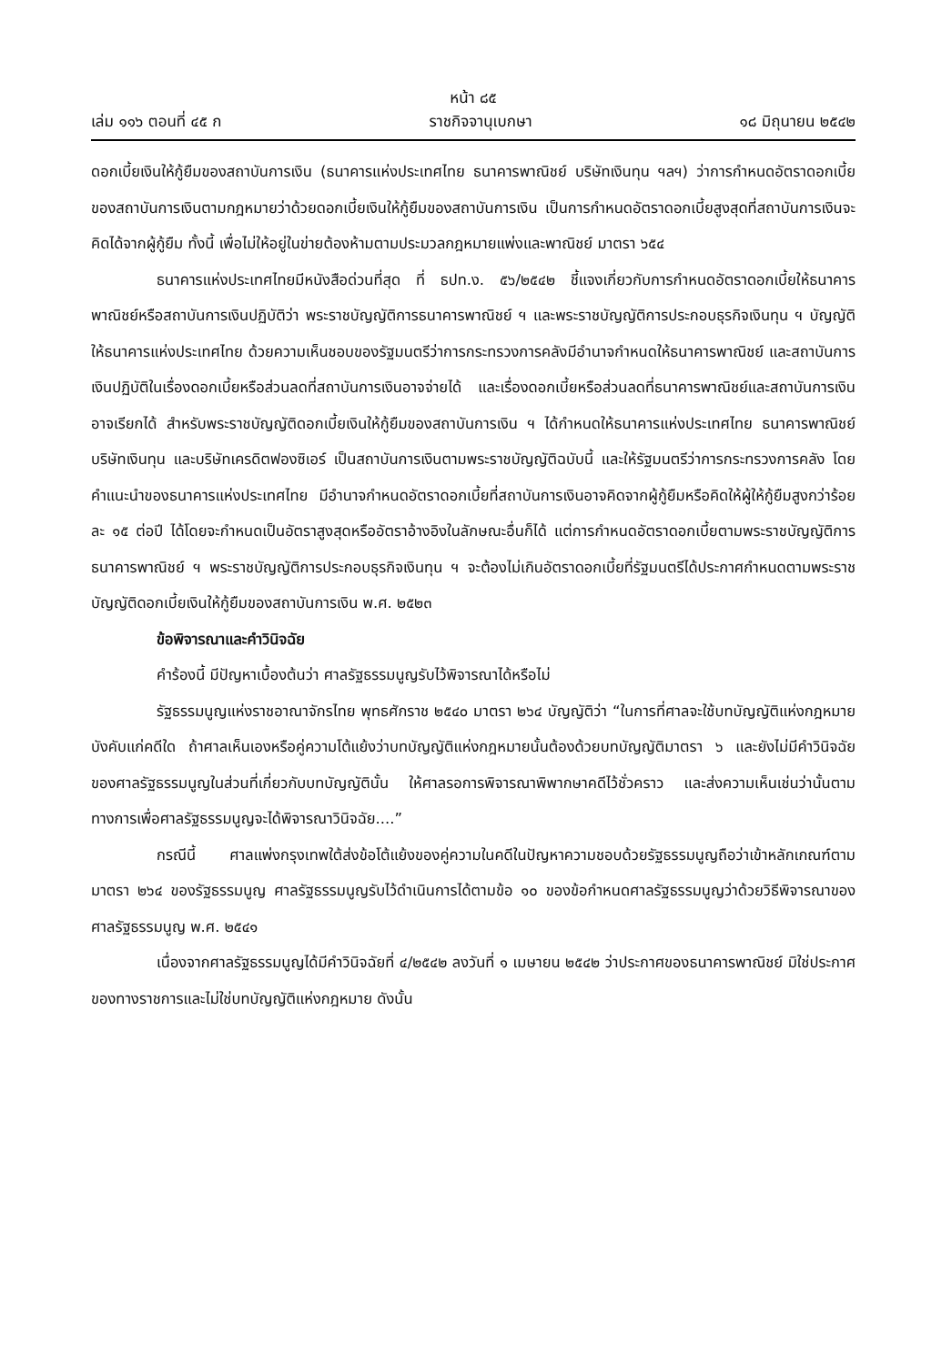หน้า ๘๕
เล่ม ๑๑๖ ตอนที่ ๔๕ ก ราชกิจจานุเบกษา ๑๘ มิถุนายน ๒๕๔๒
ดอกเบี้ยเงินให้กู้ยืมของสถาบันการเงิน (ธนาคารแห่งประเทศไทย ธนาคารพาณิชย์ บริษัทเงินทุน ฯลฯ) ว่าการกำหนดอัตราดอกเบี้ยของสถาบันการเงินตามกฎหมายว่าด้วยดอกเบี้ยเงินให้กู้ยืมของสถาบันการเงิน เป็นการกำหนดอัตราดอกเบี้ยสูงสุดที่สถาบันการเงินจะคิดได้จากผู้กู้ยืม ทั้งนี้ เพื่อไม่ให้อยู่ในข่ายต้องห้ามตามประมวลกฎหมายแพ่งและพาณิชย์ มาตรา ๖๕๔
ธนาคารแห่งประเทศไทยมีหนังสือด่วนที่สุด ที่ ธปท.ง. ๕๖/๒๕๔๒ ชี้แจงเกี่ยวกับการกำหนดอัตราดอกเบี้ยให้ธนาคารพาณิชย์หรือสถาบันการเงินปฏิบัติว่า พระราชบัญญัติการธนาคารพาณิชย์ ฯ และพระราชบัญญัติการประกอบธุรกิจเงินทุน ฯ บัญญัติให้ธนาคารแห่งประเทศไทย ด้วยความเห็นชอบของรัฐมนตรีว่าการกระทรวงการคลังมีอำนาจกำหนดให้ธนาคารพาณิชย์ และสถาบันการเงินปฏิบัติในเรื่องดอกเบี้ยหรือส่วนลดที่สถาบันการเงินอาจจ่ายได้ และเรื่องดอกเบี้ยหรือส่วนลดที่ธนาคารพาณิชย์และสถาบันการเงินอาจเรียกได้ สำหรับพระราชบัญญัติดอกเบี้ยเงินให้กู้ยืมของสถาบันการเงิน ฯ ได้กำหนดให้ธนาคารแห่งประเทศไทย ธนาคารพาณิชย์ บริษัทเงินทุน และบริษัทเครดิตฟองซิเอร์ เป็นสถาบันการเงินตามพระราชบัญญัติฉบับนี้ และให้รัฐมนตรีว่าการกระทรวงการคลัง โดยคำแนะนำของธนาคารแห่งประเทศไทย มีอำนาจกำหนดอัตราดอกเบี้ยที่สถาบันการเงินอาจคิดจากผู้กู้ยืมหรือคิดให้ผู้ให้กู้ยืมสูงกว่าร้อยละ ๑๕ ต่อปี ได้โดยจะกำหนดเป็นอัตราสูงสุดหรืออัตราอ้างอิงในลักษณะอื่นก็ได้ แต่การกำหนดอัตราดอกเบี้ยตามพระราชบัญญัติการธนาคารพาณิชย์ ฯ พระราชบัญญัติการประกอบธุรกิจเงินทุน ฯ จะต้องไม่เกินอัตราดอกเบี้ยที่รัฐมนตรีได้ประกาศกำหนดตามพระราชบัญญัติดอกเบี้ยเงินให้กู้ยืมของสถาบันการเงิน พ.ศ. ๒๕๒๓
ข้อพิจารณาและคำวินิจฉัย
คำร้องนี้ มีปัญหาเบื้องต้นว่า ศาลรัฐธรรมนูญรับไว้พิจารณาได้หรือไม่
รัฐธรรมนูญแห่งราชอาณาจักรไทย พุทธศักราช ๒๕๔๐ มาตรา ๒๖๔ บัญญัติว่า “ในการที่ศาลจะใช้บทบัญญัติแห่งกฎหมายบังคับแก่คดีใด ถ้าศาลเห็นเองหรือคู่ความโต้แย้งว่าบทบัญญัติแห่งกฎหมายนั้นต้องด้วยบทบัญญัติมาตรา ๖ และยังไม่มีคำวินิจฉัยของศาลรัฐธรรมนูญในส่วนที่เกี่ยวกับบทบัญญัตินั้น ให้ศาลรอการพิจารณาพิพากษาคดีไว้ชั่วคราว และส่งความเห็นเช่นว่านั้นตามทางการเพื่อศาลรัฐธรรมนูญจะได้พิจารณาวินิจฉัย....”
กรณีนี้ ศาลแพ่งกรุงเทพใต้ส่งข้อโต้แย้งของคู่ความในคดีในปัญหาความชอบด้วยรัฐธรรมนูญถือว่าเข้าหลักเกณฑ์ตามมาตรา ๒๖๔ ของรัฐธรรมนูญ ศาลรัฐธรรมนูญรับไว้ดำเนินการได้ตามข้อ ๑๐ ของข้อกำหนดศาลรัฐธรรมนูญว่าด้วยวิธีพิจารณาของศาลรัฐธรรมนูญ พ.ศ. ๒๕๔๑
เนื่องจากศาลรัฐธรรมนูญได้มีคำวินิจฉัยที่ ๔/๒๕๔๒ ลงวันที่ ๑ เมษายน ๒๕๔๒ ว่าประกาศของธนาคารพาณิชย์ มิใช่ประกาศของทางราชการและไม่ใช่บทบัญญัติแห่งกฎหมาย ดังนั้น